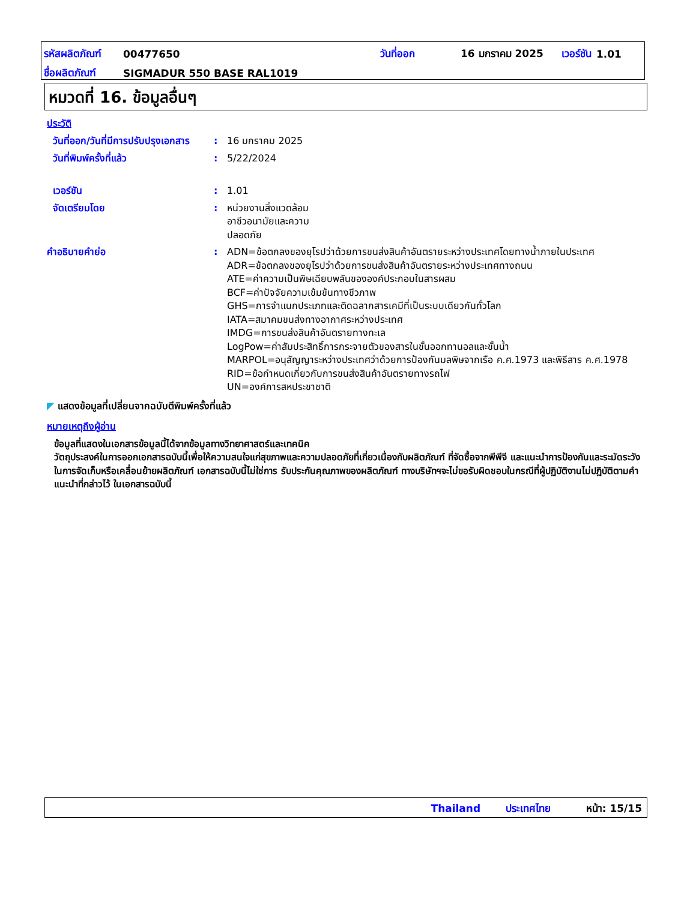| รหัสผลิตภัณฑ์ | 00477650 | วันที่ออก | 16 มกราคม 2025 | เวอร์ชัน | 1.01 |
| ชื่อผลิตภัณฑ์ | SIGMADUR 550 BASE RAL1019 | | | | |
หมวดที่ 16. ข้อมูลอื่นๆ
ประวัติ
วันที่ออก/วันที่มีการปรับปรุงเอกสาร
: 16 มกราคม 2025
วันที่พิมพ์ครั้งที่แล้ว : 5/22/2024
เวอร์ชัน : 1.01
จัดเตรียมโดย : หน่วยงานสิ่งแวดล้อม
อาชีวอนามัยและความ
ปลอดภัย
คำอธิบายคำย่อ : ADN=ข้อตกลงของยุโรปว่าด้วยการขนส่งสินค้าอันตรายระหว่างประเทศโดยทางน้ำภายในประเทศ
ADR=ข้อตกลงของยุโรปว่าด้วยการขนส่งสินค้าอันตรายระหว่างประเทศทางถนน
ATE=ค่าความเป็นพิษเฉียบพลันขององค์ประกอบในสารผสม
BCF=ค่าปัจจัยความเข้มข้นทางชีวภาพ
GHS=การจำแนกประเภทและติดฉลากสารเคมีที่เป็นระบบเดียวกันทั่วโลก
IATA=สมาคมขนส่งทางอากาศระหว่างประเทศ
IMDG=การขนส่งสินค้าอันตรายทางทะเล
LogPow=ค่าสัมประสิทธิ์การกระจายตัวของสารในชั้นออกทานอลและชั้นน้ำ
MARPOL=อนุสัญญาระหว่างประเทศว่าด้วยการป้องกันมลพิษจากเรือ ค.ศ.1973 และพิธีสาร ค.ศ.1978
RID=ข้อกำหนดเกี่ยวกับการขนส่งสินค้าอันตรายทางรถไฟ
UN=องค์การสหประชาชาติ
◤ แสดงข้อมูลที่เปลี่ยนจากฉบับตีพิมพ์ครั้งที่แล้ว
หมายเหตุถึงผู้อ่าน
ข้อมูลที่แสดงในเอกสารข้อมูลนี้ได้จากข้อมูลทางวิทยาศาสตร์และเทคนิค
วัตถุประสงค์ในการออกเอกสารฉบับนี้เพื่อให้ความสนใจแก่สุขภาพและความปลอดภัยที่เกี่ยวเนื่องกับผลิตภัณฑ์ ที่จัดซื้อจากพีพีจี และแนะนำการป้องกันและระมัดระวังในการจัดเก็บหรือเคลื่อนย้ายผลิตภัณฑ์ เอกสารฉบับนี้ไม่ใช่การ รับประกันคุณภาพของผลิตภัณฑ์ ทางบริษัทฯจะไม่ขอรับผิดชอบในกรณีที่ผู้ปฏิบัติงานไม่ปฏิบัติตามคำแนะนำที่กล่าวไว้ ในเอกสารฉบับนี้
Thailand ประเทศไทย หน้า: 15/15